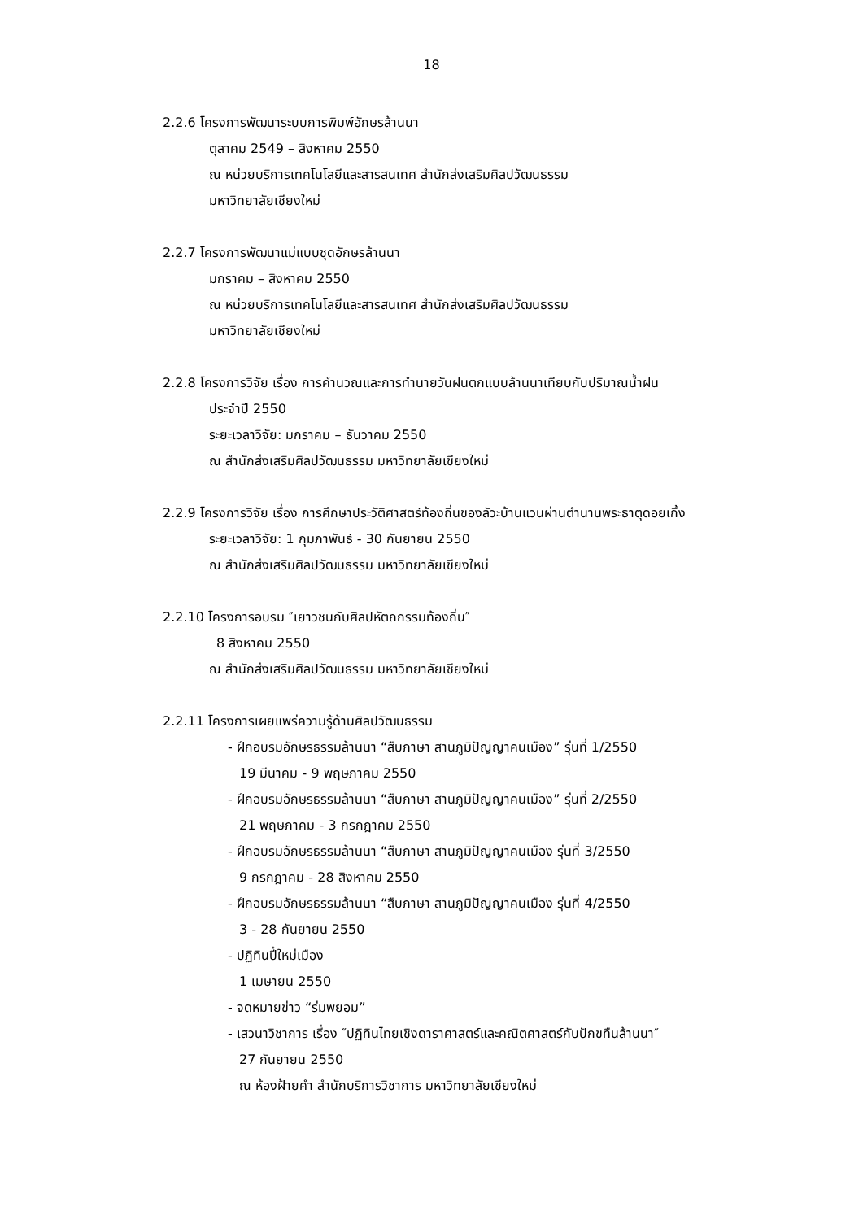18
2.2.6 โครงการพัฒนาระบบการพิมพ์อักษรล้านนา
ตุลาคม 2549 – สิงหาคม 2550
ณ หน่วยบริการเทคโนโลยีและสารสนเทศ สำนักส่งเสริมศิลปวัฒนธรรม
มหาวิทยาลัยเชียงใหม่
2.2.7 โครงการพัฒนาแม่แบบชุดอักษรล้านนา
มกราคม – สิงหาคม 2550
ณ หน่วยบริการเทคโนโลยีและสารสนเทศ สำนักส่งเสริมศิลปวัฒนธรรม
มหาวิทยาลัยเชียงใหม่
2.2.8 โครงการวิจัย เรื่อง การคำนวณและการทำนายวันฝนตกแบบล้านนาเทียบกับปริมาณน้ำฝน
ประจำปี 2550
ระยะเวลาวิจัย: มกราคม – ธันวาคม 2550
ณ สำนักส่งเสริมศิลปวัฒนธรรม มหาวิทยาลัยเชียงใหม่
2.2.9 โครงการวิจัย เรื่อง การศึกษาประวัติศาสตร์ท้องถิ่นของลัวะบ้านแวนผ่านตำนานพระธาตุดอยเกิ้ง
ระยะเวลาวิจัย: 1 กุมภาพันธ์ - 30 กันยายน 2550
ณ สำนักส่งเสริมศิลปวัฒนธรรม มหาวิทยาลัยเชียงใหม่
2.2.10 โครงการอบรม ″เยาวชนกับศิลปหัตถกรรมท้องถิ่น″
8 สิงหาคม 2550
ณ สำนักส่งเสริมศิลปวัฒนธรรม มหาวิทยาลัยเชียงใหม่
2.2.11 โครงการเผยแพร่ความรู้ด้านศิลปวัฒนธรรม
- ฝึกอบรมอักษรธรรมล้านนา “สืบภาษา สานภูมิปัญญาคนเมือง” รุ่นที่ 1/2550
19 มีนาคม - 9 พฤษภาคม 2550
- ฝึกอบรมอักษรธรรมล้านนา “สืบภาษา สานภูมิปัญญาคนเมือง” รุ่นที่ 2/2550
21 พฤษภาคม - 3 กรกฎาคม 2550
- ฝึกอบรมอักษรธรรมล้านนา “สืบภาษา สานภูมิปัญญาคนเมือง รุ่นที่ 3/2550
9 กรกฎาคม - 28 สิงหาคม 2550
- ฝึกอบรมอักษรธรรมล้านนา “สืบภาษา สานภูมิปัญญาคนเมือง รุ่นที่ 4/2550
3 - 28 กันยายน 2550
- ปฏิทินปี๋ใหม่เมือง
1 เมษายน 2550
- จดหมายข่าว “ร่มพยอม”
- เสวนาวิชาการ เรื่อง ″ปฏิทินไทยเชิงดาราศาสตร์และคณิตศาสตร์กับปักขทืนล้านนา″
27 กันยายน 2550
ณ ห้องฝ้ายคำ สำนักบริการวิชาการ มหาวิทยาลัยเชียงใหม่